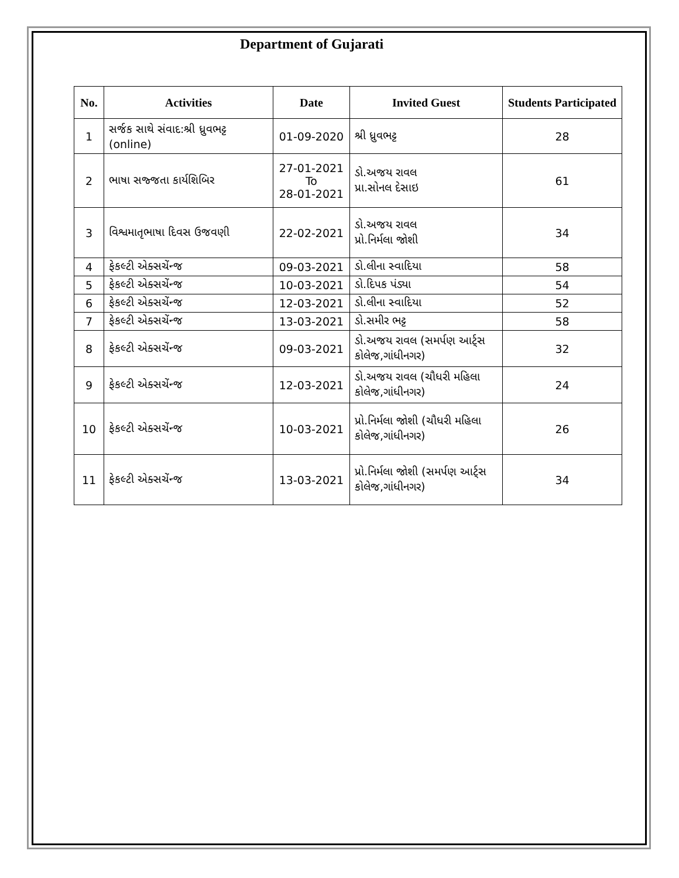Department of Gujarati
| No. | Activities | Date | Invited Guest | Students Participated |
| --- | --- | --- | --- | --- |
| 1 | સર્જક સાથે સંવાદ:શ્રી ધ્રુવભટ્ટ (online) | 01-09-2020 | શ્રી ધ્રુવભટ્ટ | 28 |
| 2 | ભાષા સજ્જતા કાર્યશિબિર | 27-01-2021 To 28-01-2021 | ડો.અજય રાવલ પ્રા.સોનલ દેસાઇ | 61 |
| 3 | વિશ્વમાતૃભાષા દિવસ ઉજવણી | 22-02-2021 | ડો.અજય રાવલ પ્રો.નિર્મલા જોશી | 34 |
| 4 | ફેકલ્ટી એક્સચેંન્જ | 09-03-2021 | ડો.લીના સ્વાદિયા | 58 |
| 5 | ફેકલ્ટી એક્સચેંન્જ | 10-03-2021 | ડો.દિપક પંડ્યા | 54 |
| 6 | ફેકલ્ટી એક્સચેંન્જ | 12-03-2021 | ડો.લીના સ્વાદિયા | 52 |
| 7 | ફેકલ્ટી એક્સચેંન્જ | 13-03-2021 | ડો.સમીર ભટ્ટ | 58 |
| 8 | ફેકલ્ટી એક્સચેંન્જ | 09-03-2021 | ડો.અજય રાવલ (સમર્પણ આર્ટ્સ કોલેજ,ગાંધીનગર) | 32 |
| 9 | ફેકલ્ટી એક્સચેંન્જ | 12-03-2021 | ડો.અજય રાવલ (ચૌધરી મહિલા કોલેજ,ગાંધીનગર) | 24 |
| 10 | ફેકલ્ટી એક્સચેંન્જ | 10-03-2021 | પ્રો.નિર્મલા જોશી (ચૌધરી મહિલા કોલેજ,ગાંધીનગર) | 26 |
| 11 | ફેકલ્ટી એક્સચેંન્જ | 13-03-2021 | પ્રો.નિર્મલા જોશી (સમર્પણ આર્ટ્સ કોલેજ,ગાંધીનગર) | 34 |